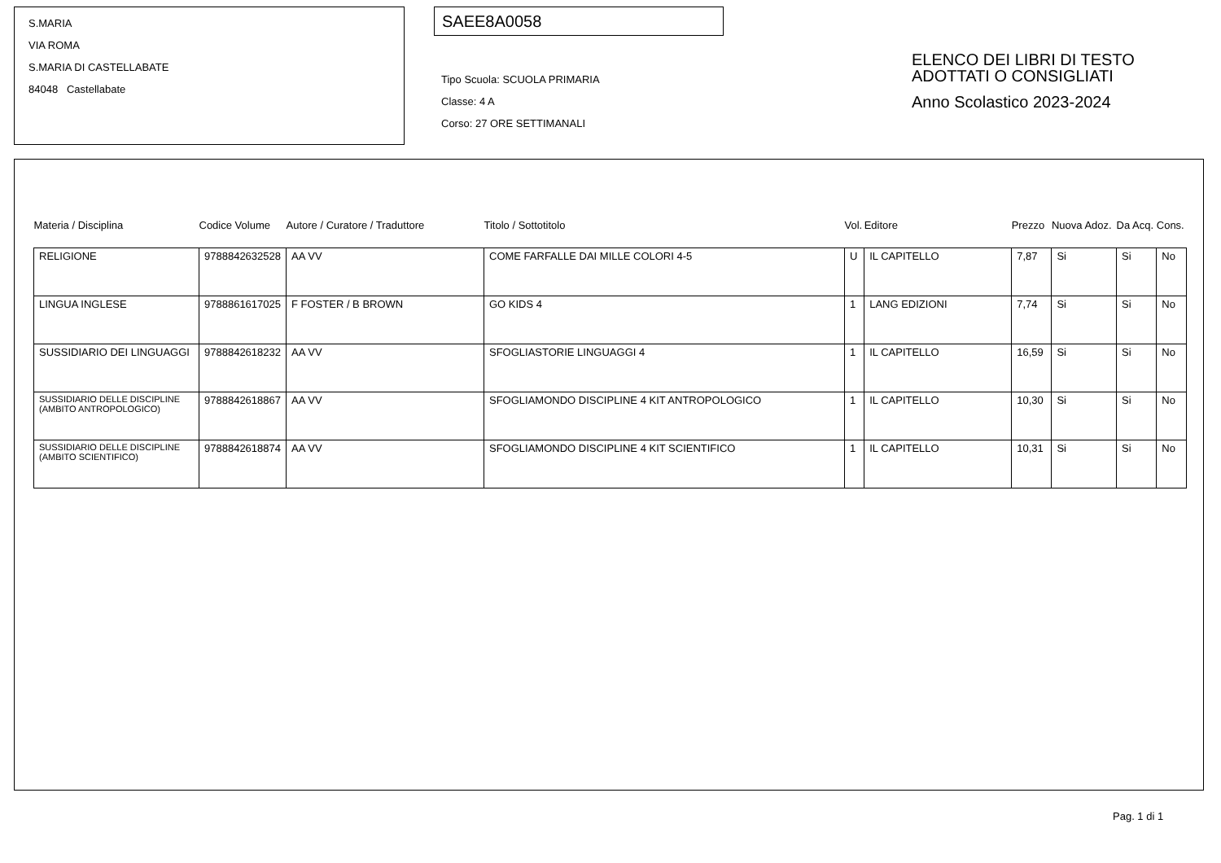S.MARIA
VIA ROMA
S.MARIA DI CASTELLABATE
84048 Castellabate
SAEE8A0058
Tipo Scuola: SCUOLA PRIMARIA
Classe: 4 A
Corso: 27 ORE SETTIMANALI
ELENCO DEI LIBRI DI TESTO
ADOTTATI O CONSIGLIATI
Anno Scolastico 2023-2024
| Materia / Disciplina | Codice Volume | Autore / Curatore / Traduttore | Titolo / Sottotitolo | Vol. | Editore | Prezzo | Nuova Adoz. | Da Acq. | Cons. |
| --- | --- | --- | --- | --- | --- | --- | --- | --- | --- |
| RELIGIONE | 9788842632528 | AA VV | COME FARFALLE DAI MILLE COLORI 4-5 | U | IL CAPITELLO | 7,87 | Si | Si | No |
| LINGUA INGLESE | 9788861617025 | F FOSTER / B BROWN | GO KIDS 4 | 1 | LANG EDIZIONI | 7,74 | Si | Si | No |
| SUSSIDIARIO DEI LINGUAGGI | 9788842618232 | AA VV | SFOGLIASTORIE LINGUAGGI 4 | 1 | IL CAPITELLO | 16,59 | Si | Si | No |
| SUSSIDIARIO DELLE DISCIPLINE (AMBITO ANTROPOLOGICO) | 9788842618867 | AA VV | SFOGLIAMONDO DISCIPLINE 4 KIT ANTROPOLOGICO | 1 | IL CAPITELLO | 10,30 | Si | Si | No |
| SUSSIDIARIO DELLE DISCIPLINE (AMBITO SCIENTIFICO) | 9788842618874 | AA VV | SFOGLIAMONDO DISCIPLINE 4 KIT SCIENTIFICO | 1 | IL CAPITELLO | 10,31 | Si | Si | No |
Pag. 1 di 1